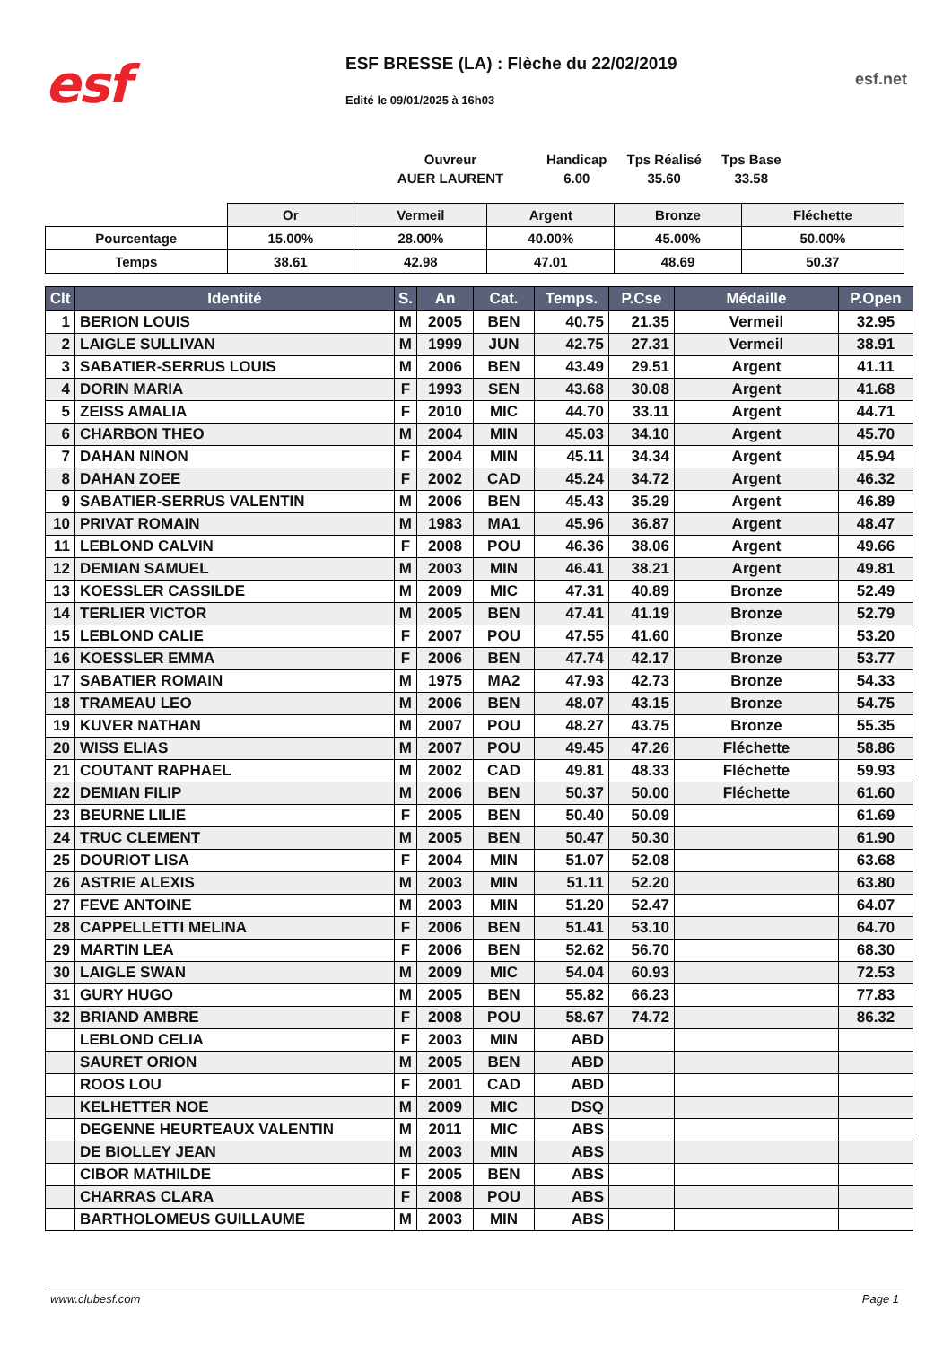esf
ESF BRESSE (LA) : Flèche du 22/02/2019
Edité le 09/01/2025 à 16h03
esf.net
| Ouvreur | Handicap | Tps Réalisé | Tps Base |
| AUER LAURENT | 6.00 | 35.60 | 33.58 |
| | Or | Vermeil | Argent | Bronze | Fléchette |
| Pourcentage | 15.00% | 28.00% | 40.00% | 45.00% | 50.00% |
| Temps | 38.61 | 42.98 | 47.01 | 48.69 | 50.37 |
| Clt | Identité | S. | An | Cat. | Temps. | P.Cse | Médaille | P.Open |
| --- | --- | --- | --- | --- | --- | --- | --- | --- |
| 1 | BERION LOUIS | M | 2005 | BEN | 40.75 | 21.35 | Vermeil | 32.95 |
| 2 | LAIGLE SULLIVAN | M | 1999 | JUN | 42.75 | 27.31 | Vermeil | 38.91 |
| 3 | SABATIER-SERRUS LOUIS | M | 2006 | BEN | 43.49 | 29.51 | Argent | 41.11 |
| 4 | DORIN MARIA | F | 1993 | SEN | 43.68 | 30.08 | Argent | 41.68 |
| 5 | ZEISS AMALIA | F | 2010 | MIC | 44.70 | 33.11 | Argent | 44.71 |
| 6 | CHARBON THEO | M | 2004 | MIN | 45.03 | 34.10 | Argent | 45.70 |
| 7 | DAHAN NINON | F | 2004 | MIN | 45.11 | 34.34 | Argent | 45.94 |
| 8 | DAHAN ZOEE | F | 2002 | CAD | 45.24 | 34.72 | Argent | 46.32 |
| 9 | SABATIER-SERRUS VALENTIN | M | 2006 | BEN | 45.43 | 35.29 | Argent | 46.89 |
| 10 | PRIVAT ROMAIN | M | 1983 | MA1 | 45.96 | 36.87 | Argent | 48.47 |
| 11 | LEBLOND CALVIN | F | 2008 | POU | 46.36 | 38.06 | Argent | 49.66 |
| 12 | DEMIAN SAMUEL | M | 2003 | MIN | 46.41 | 38.21 | Argent | 49.81 |
| 13 | KOESSLER CASSILDE | M | 2009 | MIC | 47.31 | 40.89 | Bronze | 52.49 |
| 14 | TERLIER VICTOR | M | 2005 | BEN | 47.41 | 41.19 | Bronze | 52.79 |
| 15 | LEBLOND CALIE | F | 2007 | POU | 47.55 | 41.60 | Bronze | 53.20 |
| 16 | KOESSLER EMMA | F | 2006 | BEN | 47.74 | 42.17 | Bronze | 53.77 |
| 17 | SABATIER ROMAIN | M | 1975 | MA2 | 47.93 | 42.73 | Bronze | 54.33 |
| 18 | TRAMEAU LEO | M | 2006 | BEN | 48.07 | 43.15 | Bronze | 54.75 |
| 19 | KUVER NATHAN | M | 2007 | POU | 48.27 | 43.75 | Bronze | 55.35 |
| 20 | WISS ELIAS | M | 2007 | POU | 49.45 | 47.26 | Fléchette | 58.86 |
| 21 | COUTANT RAPHAEL | M | 2002 | CAD | 49.81 | 48.33 | Fléchette | 59.93 |
| 22 | DEMIAN FILIP | M | 2006 | BEN | 50.37 | 50.00 | Fléchette | 61.60 |
| 23 | BEURNE LILIE | F | 2005 | BEN | 50.40 | 50.09 | | 61.69 |
| 24 | TRUC CLEMENT | M | 2005 | BEN | 50.47 | 50.30 | | 61.90 |
| 25 | DOURIOT LISA | F | 2004 | MIN | 51.07 | 52.08 | | 63.68 |
| 26 | ASTRIE ALEXIS | M | 2003 | MIN | 51.11 | 52.20 | | 63.80 |
| 27 | FEVE ANTOINE | M | 2003 | MIN | 51.20 | 52.47 | | 64.07 |
| 28 | CAPPELLETTI MELINA | F | 2006 | BEN | 51.41 | 53.10 | | 64.70 |
| 29 | MARTIN LEA | F | 2006 | BEN | 52.62 | 56.70 | | 68.30 |
| 30 | LAIGLE SWAN | M | 2009 | MIC | 54.04 | 60.93 | | 72.53 |
| 31 | GURY HUGO | M | 2005 | BEN | 55.82 | 66.23 | | 77.83 |
| 32 | BRIAND AMBRE | F | 2008 | POU | 58.67 | 74.72 | | 86.32 |
| | LEBLOND CELIA | F | 2003 | MIN | ABD | | | |
| | SAURET ORION | M | 2005 | BEN | ABD | | | |
| | ROOS LOU | F | 2001 | CAD | ABD | | | |
| | KELHETTER NOE | M | 2009 | MIC | DSQ | | | |
| | DEGENNE HEURTEAUX VALENTIN | M | 2011 | MIC | ABS | | | |
| | DE BIOLLEY JEAN | M | 2003 | MIN | ABS | | | |
| | CIBOR MATHILDE | F | 2005 | BEN | ABS | | | |
| | CHARRAS CLARA | F | 2008 | POU | ABS | | | |
| | BARTHOLOMEUS GUILLAUME | M | 2003 | MIN | ABS | | | |
www.clubesf.com Page 1